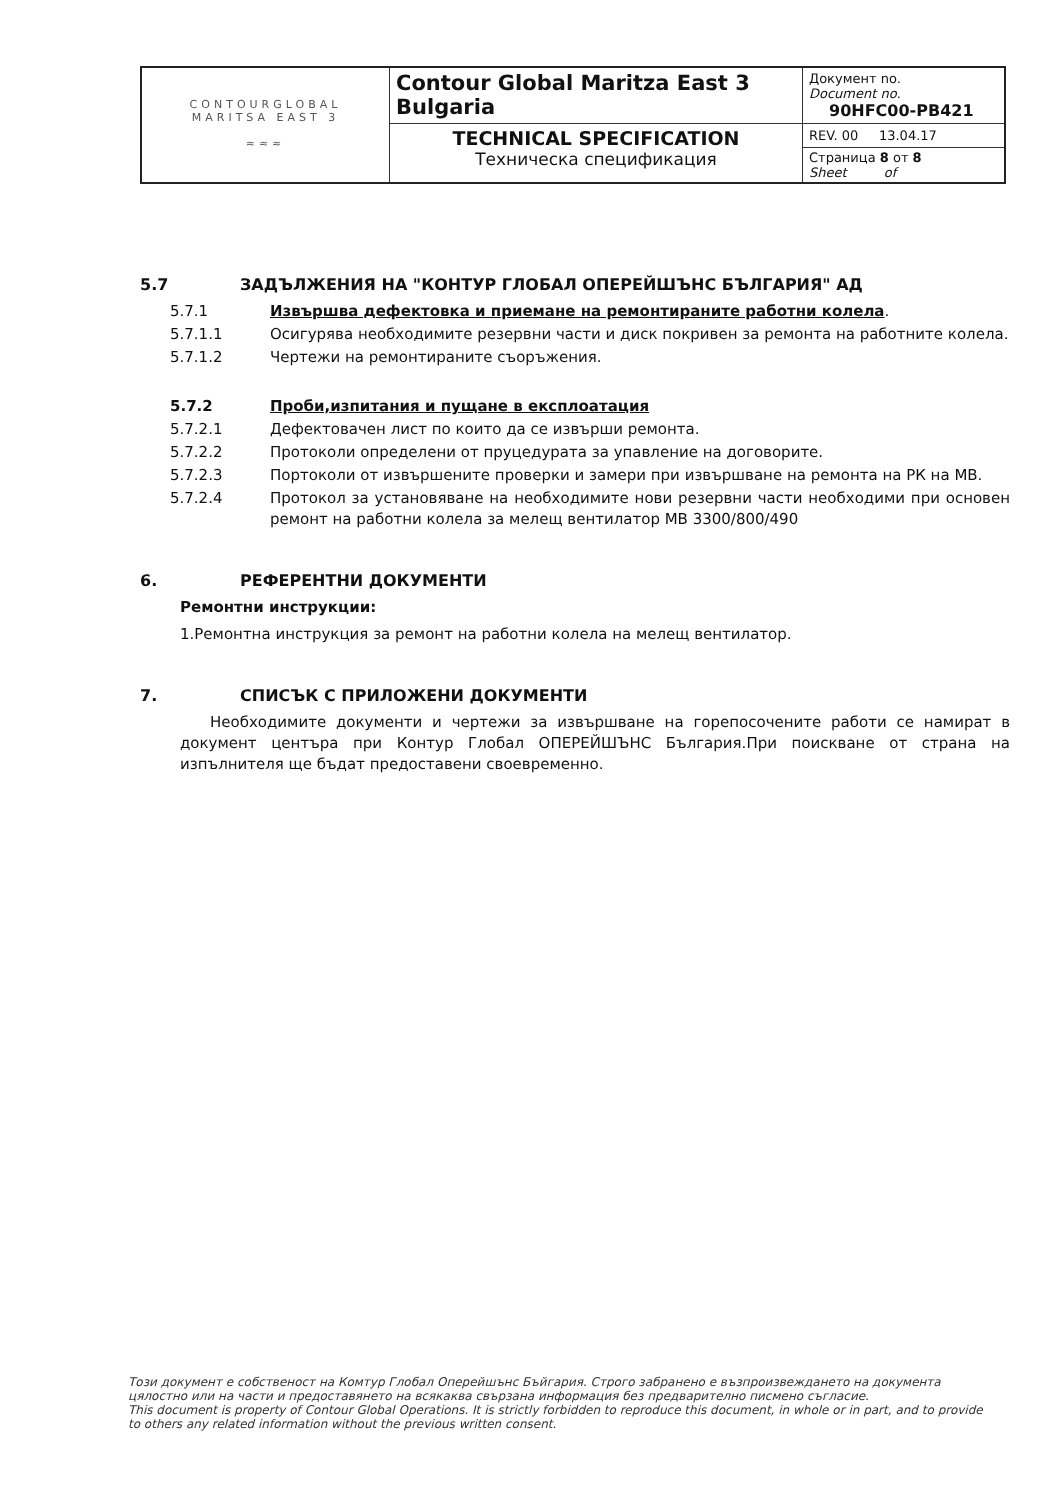| CONTOURGLOBAL MARITSA EAST 3 ≈≈≈ | Contour Global Maritza East 3 Bulgaria | Документ no. Document no. 90HFC00-PB421 |
| | TECHNICAL SPECIFICATION Техническа спецификация | REV. 00 13.04.17 Страница 8 от 8 Sheet of |
5.7 ЗАДЪЛЖЕНИЯ НА "КОНТУР ГЛОБАЛ ОПЕРЕЙШЪНС БЪЛГАРИЯ" АД
5.7.1 Извършва дефектовка и приемане на ремонтираните работни колела.
5.7.1.1 Осигурява необходимите резервни части и диск покривен за ремонта на работните колела.
5.7.1.2 Чертежи на ремонтираните съоръжения.
5.7.2 Проби,изпитания и пущане в експлоатация
5.7.2.1 Дефектовачен лист по които да се извърши ремонта.
5.7.2.2 Протоколи определени от пруцедурата за упавление на договорите.
5.7.2.3 Портоколи от извършените проверки и замери при извършване на ремонта на РК на МВ.
5.7.2.4 Протокол за установяване на необходимите нови резервни части необходими при основен ремонт на работни колела за мелещ вентилатор МВ 3300/800/490
6. РЕФЕРЕНТНИ ДОКУМЕНТИ
Ремонтни инструкции:
1.Ремонтна инструкция за ремонт на работни колела на мелещ вентилатор.
7. СПИСЪК С ПРИЛОЖЕНИ ДОКУМЕНТИ
Необходимите документи и чертежи за извършване на горепосочените работи се намират в документ центъра при Контур Глобал ОПЕРЕЙШЪНС България.При поискване от страна на изпълнителя ще бъдат предоставени своевременно.
Този документ е собственост на Комтур Глобал Оперейшънс Бъйгария. Строго забранено е възпроизвеждането на документа цялостно или на части и предоставянето на всякаква свързана информация без предварително писмено съгласие.
This document is property of Contour Global Operations. It is strictly forbidden to reproduce this document, in whole or in part, and to provide to others any related information without the previous written consent.